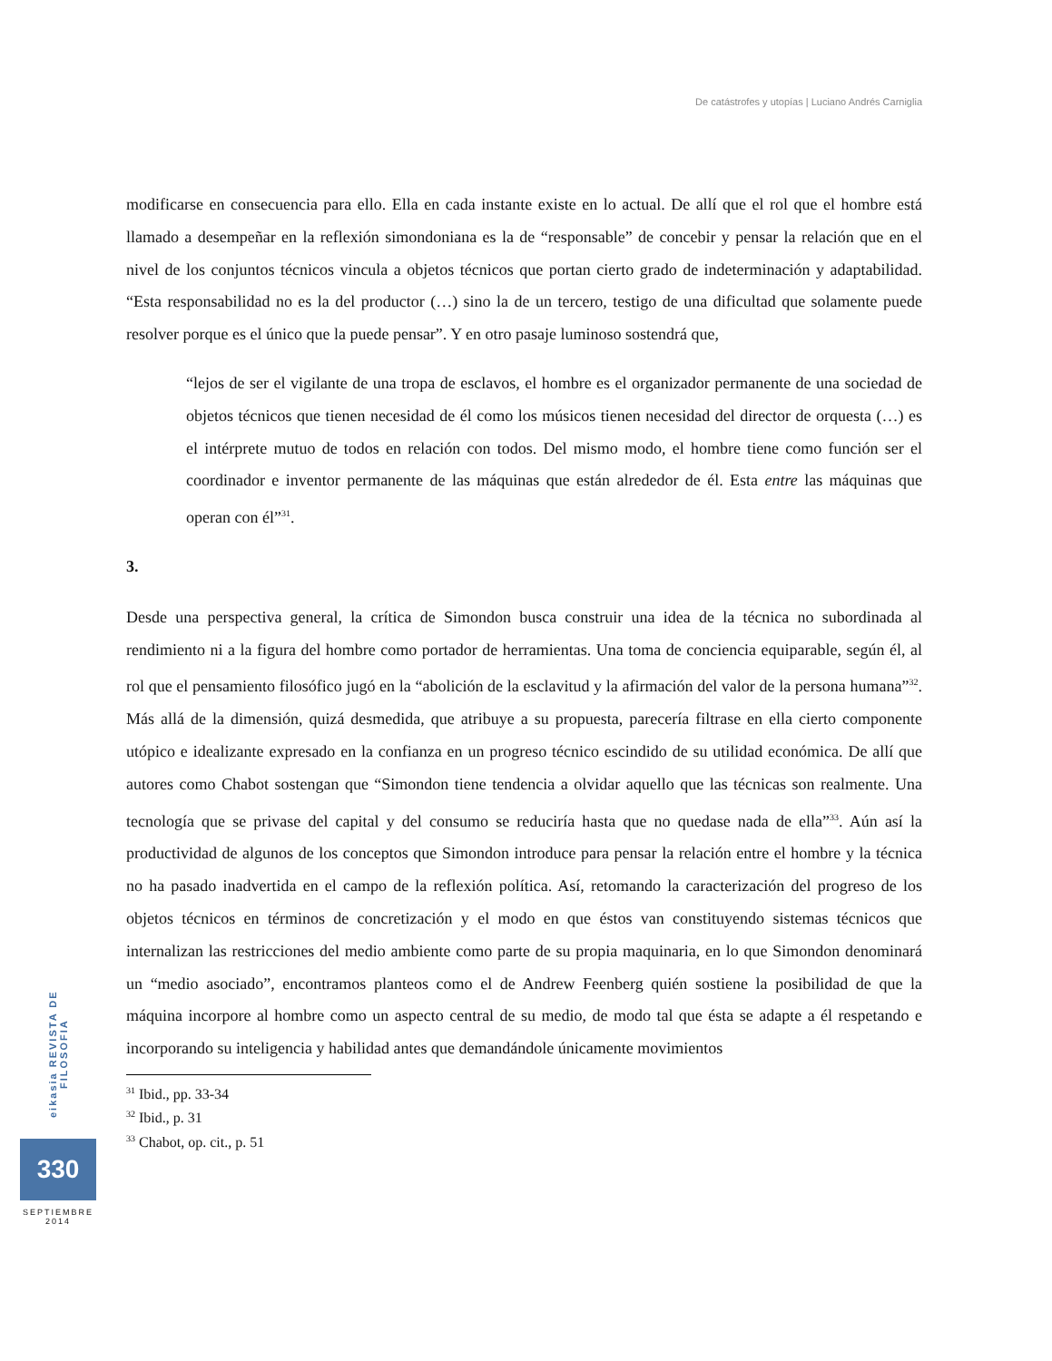De catástrofes y utopías | Luciano Andrés Carniglia
modificarse en consecuencia para ello. Ella en cada instante existe en lo actual. De allí que el rol que el hombre está llamado a desempeñar en la reflexión simondoniana es la de “responsable” de concebir y pensar la relación que en el nivel de los conjuntos técnicos vincula a objetos técnicos que portan cierto grado de indeterminación y adaptabilidad. “Esta responsabilidad no es la del productor (…) sino la de un tercero, testigo de una dificultad que solamente puede resolver porque es el único que la puede pensar”. Y en otro pasaje luminoso sostendrá que,
“lejos de ser el vigilante de una tropa de esclavos, el hombre es el organizador permanente de una sociedad de objetos técnicos que tienen necesidad de él como los músicos tienen necesidad del director de orquesta (…) es el intérprete mutuo de todos en relación con todos. Del mismo modo, el hombre tiene como función ser el coordinador e inventor permanente de las máquinas que están alrededor de él. Esta entre las máquinas que operan con él”<sup>31</sup>.
3.
Desde una perspectiva general, la crítica de Simondon busca construir una idea de la técnica no subordinada al rendimiento ni a la figura del hombre como portador de herramientas. Una toma de conciencia equiparable, según él, al rol que el pensamiento filosófico jugó en la “abolición de la esclavitud y la afirmación del valor de la persona humana”<sup>32</sup>. Más allá de la dimensión, quizá desmedida, que atribuye a su propuesta, parecería filtrase en ella cierto componente utópico e idealizante expresado en la confianza en un progreso técnico escindido de su utilidad económica. De allí que autores como Chabot sostengan que “Simondon tiene tendencia a olvidar aquello que las técnicas son realmente. Una tecnología que se privase del capital y del consumo se reduciría hasta que no quedase nada de ella”<sup>33</sup>. Aún así la productividad de algunos de los conceptos que Simondon introduce para pensar la relación entre el hombre y la técnica no ha pasado inadvertida en el campo de la reflexión política. Así, retomando la caracterización del progreso de los objetos técnicos en términos de concretización y el modo en que éstos van constituyendo sistemas técnicos que internalizan las restricciones del medio ambiente como parte de su propia maquinaria, en lo que Simondon denominará un “medio asociado”, encontramos planteos como el de Andrew Feenberg quién sostiene la posibilidad de que la máquina incorpore al hombre como un aspecto central de su medio, de modo tal que ésta se adapte a él respetando e incorporando su inteligencia y habilidad antes que demandándole únicamente movimientos
<sup>31</sup> Ibid., pp. 33-34
<sup>32</sup> Ibid., p. 31
<sup>33</sup> Chabot, op. cit., p. 51
eikasia REVISTA DE FILOSOFIA
330
SEPTIEMBRE
2014